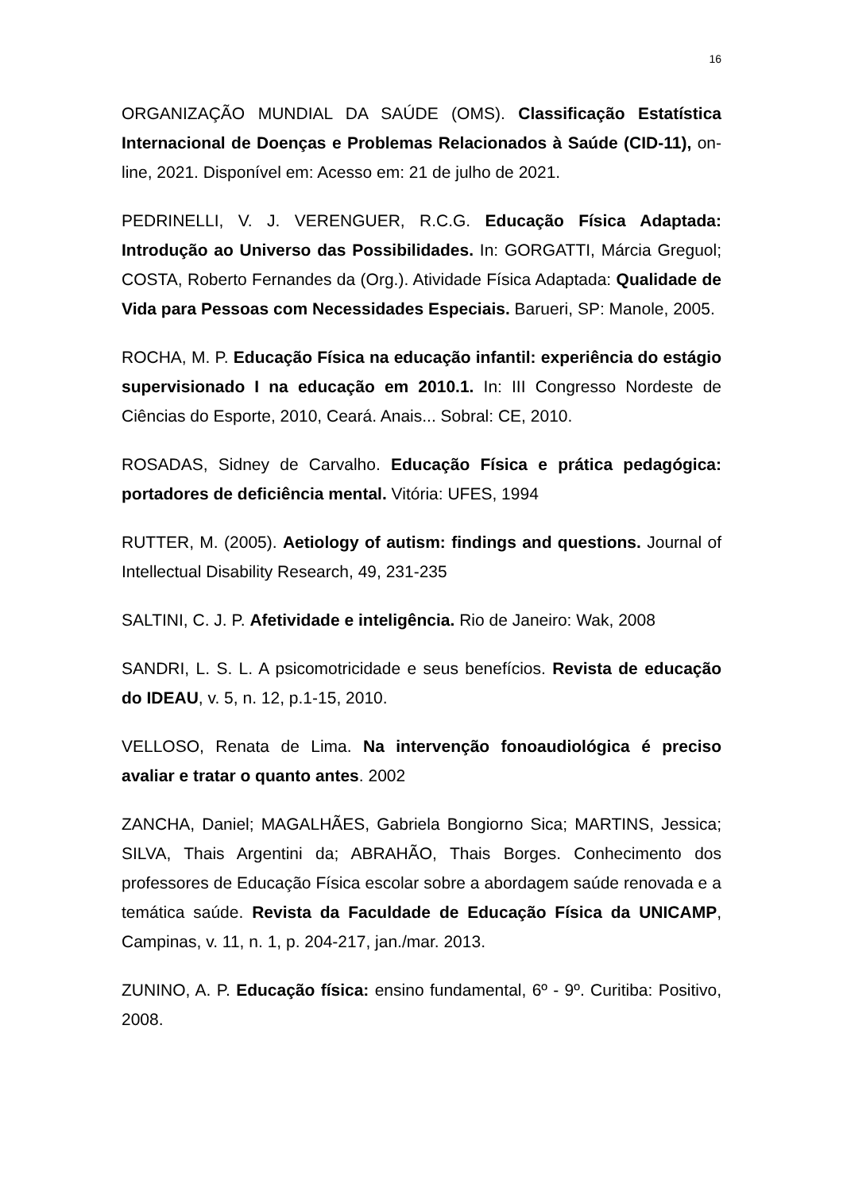16
ORGANIZAÇÃO MUNDIAL DA SAÚDE (OMS). Classificação Estatística Internacional de Doenças e Problemas Relacionados à Saúde (CID-11), on-line, 2021. Disponível em: Acesso em: 21 de julho de 2021.
PEDRINELLI, V. J. VERENGUER, R.C.G. Educação Física Adaptada: Introdução ao Universo das Possibilidades. In: GORGATTI, Márcia Greguol; COSTA, Roberto Fernandes da (Org.). Atividade Física Adaptada: Qualidade de Vida para Pessoas com Necessidades Especiais. Barueri, SP: Manole, 2005.
ROCHA, M. P. Educação Física na educação infantil: experiência do estágio supervisionado I na educação em 2010.1. In: III Congresso Nordeste de Ciências do Esporte, 2010, Ceará. Anais... Sobral: CE, 2010.
ROSADAS, Sidney de Carvalho. Educação Física e prática pedagógica: portadores de deficiência mental. Vitória: UFES, 1994
RUTTER, M. (2005). Aetiology of autism: findings and questions. Journal of Intellectual Disability Research, 49, 231-235
SALTINI, C. J. P. Afetividade e inteligência. Rio de Janeiro: Wak, 2008
SANDRI, L. S. L. A psicomotricidade e seus benefícios. Revista de educação do IDEAU, v. 5, n. 12, p.1-15, 2010.
VELLOSO, Renata de Lima. Na intervenção fonoaudiológica é preciso avaliar e tratar o quanto antes. 2002
ZANCHA, Daniel; MAGALHÃES, Gabriela Bongiorno Sica; MARTINS, Jessica; SILVA, Thais Argentini da; ABRAHÃO, Thais Borges. Conhecimento dos professores de Educação Física escolar sobre a abordagem saúde renovada e a temática saúde. Revista da Faculdade de Educação Física da UNICAMP, Campinas, v. 11, n. 1, p. 204-217, jan./mar. 2013.
ZUNINO, A. P. Educação física: ensino fundamental, 6º - 9º. Curitiba: Positivo, 2008.